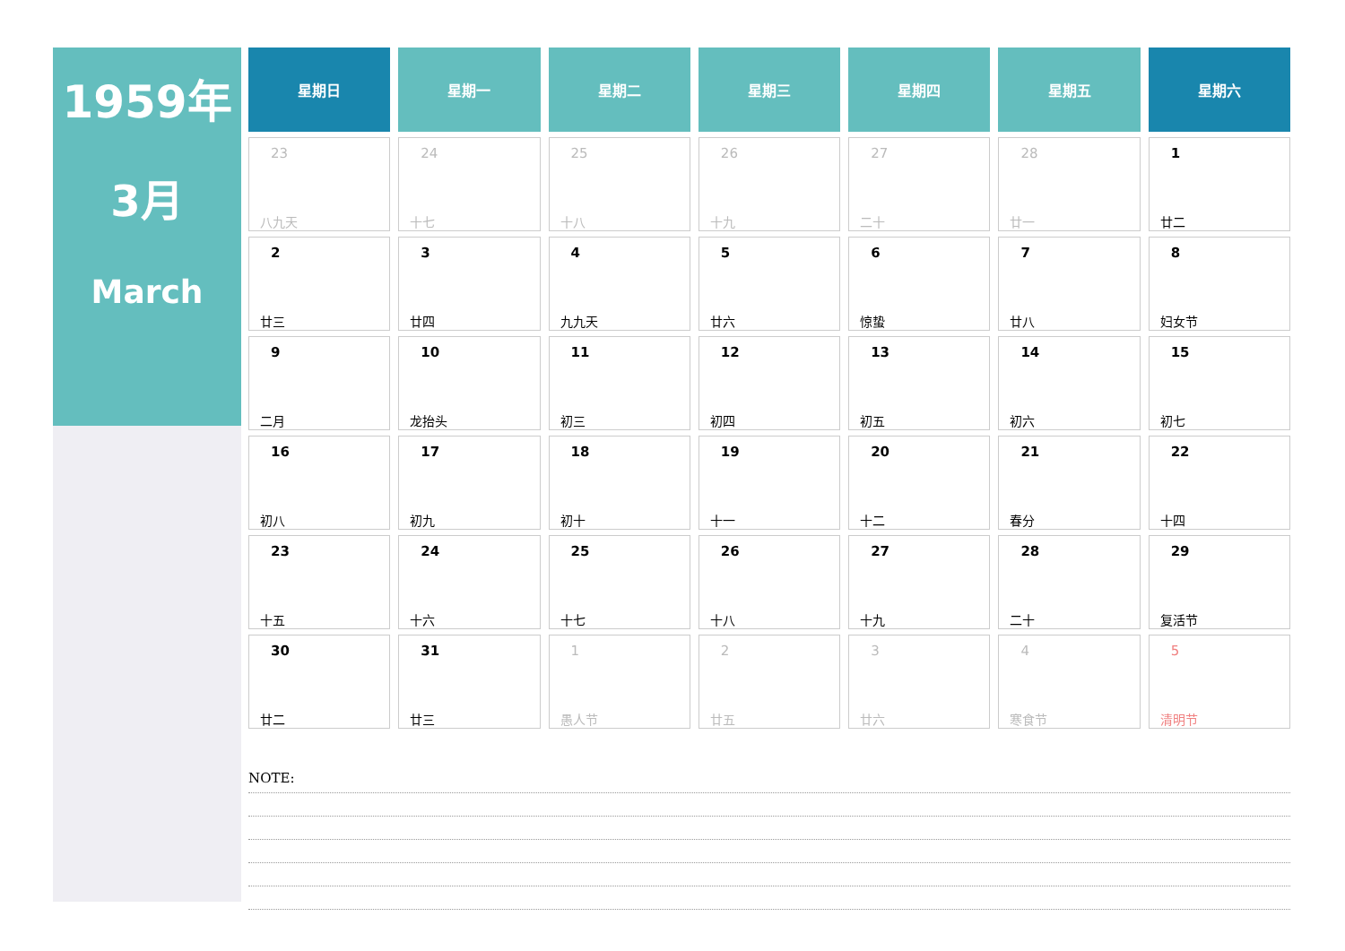1959年
3月
March
| 星期日 | 星期一 | 星期二 | 星期三 | 星期四 | 星期五 | 星期六 |
| --- | --- | --- | --- | --- | --- | --- |
| 23 八九天 | 24 十七 | 25 十八 | 26 十九 | 27 二十 | 28 廿一 | 1 廿二 |
| 2 廿三 | 3 廿四 | 4 九九天 | 5 廿六 | 6 惊蛰 | 7 廿八 | 8 妇女节 |
| 9 二月 | 10 龙抬头 | 11 初三 | 12 初四 | 13 初五 | 14 初六 | 15 初七 |
| 16 初八 | 17 初九 | 18 初十 | 19 十一 | 20 十二 | 21 春分 | 22 十四 |
| 23 十五 | 24 十六 | 25 十七 | 26 十八 | 27 十九 | 28 二十 | 29 复活节 |
| 30 廿二 | 31 廿三 | 1 愚人节 | 2 廿五 | 3 廿六 | 4 寒食节 | 5 清明节 |
NOTE: